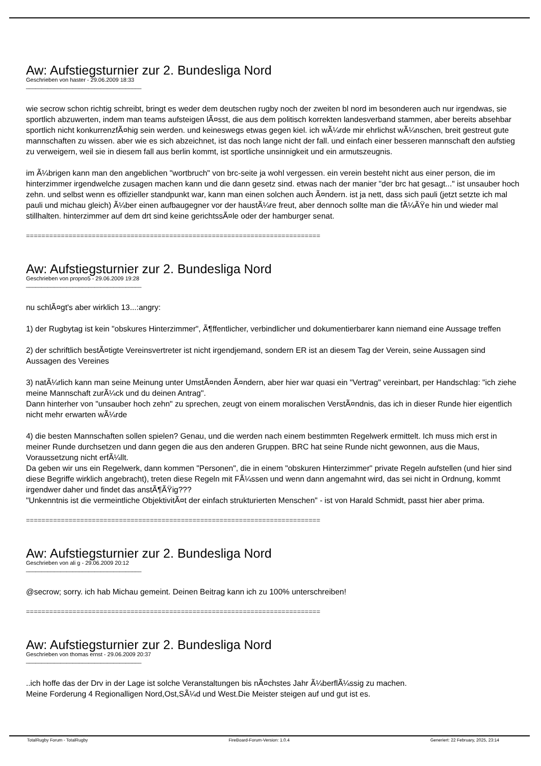Aw: Aufstiegsturnier zur 2. Bundesliga Nord
Geschrieben von haster - 29.06.2009 18:33
_____________________________________
wie secrow schon richtig schreibt, bringt es weder dem deutschen rugby noch der zweiten bl nord im besonderen auch nur irgendwas, sie sportlich abzuwerten, indem man teams aufsteigen lÃ¤sst, die aus dem politisch korrekten landesverband stammen, aber bereits absehbar sportlich nicht konkurrenzfÃ¤hig sein werden. und keineswegs etwas gegen kiel. ich wÃ¼rde mir ehrlichst wÃ¼nschen, breit gestreut gute mannschaften zu wissen. aber wie es sich abzeichnet, ist das noch lange nicht der fall. und einfach einer besseren mannschaft den aufstieg zu verweigern, weil sie in diesem fall aus berlin kommt, ist sportliche unsinnigkeit und ein armutszeugnis.
im Ã¼brigen kann man den angeblichen "wortbruch" von brc-seite ja wohl vergessen. ein verein besteht nicht aus einer person, die im hinterzimmer irgendwelche zusagen machen kann und die dann gesetz sind. etwas nach der manier "der brc hat gesagt..." ist unsauber hoch zehn. und selbst wenn es offizieller standpunkt war, kann man einen solchen auch Ã¤ndern. ist ja nett, dass sich pauli (jetzt setzte ich mal pauli und michau gleich) Ã¼ber einen aufbaugegner vor der haustÃ¼re freut, aber dennoch sollte man die fÃ¼ÃŸe hin und wieder mal stillhalten. hinterzimmer auf dem drt sind keine gerichtssÃ¤le oder der hamburger senat.
============================================================================
Aw: Aufstiegsturnier zur 2. Bundesliga Nord
Geschrieben von propno5 - 29.06.2009 19:28
_____________________________________
nu schlÃ¤gt's aber wirklich 13...:angry:
1) der Rugbytag ist kein "obskures Hinterzimmer", Ã¶ffentlicher, verbindlicher und dokumentierbarer kann niemand eine Aussage treffen
2) der schriftlich bestÃ¤tigte Vereinsvertreter ist nicht irgendjemand, sondern ER ist an diesem Tag der Verein, seine Aussagen sind Aussagen des Vereines
3) natÃ¼rlich kann man seine Meinung unter UmstÃ¤nden Ã¤ndern, aber hier war quasi ein "Vertrag" vereinbart, per Handschlag: "ich ziehe meine Mannschaft zurÃ¼ck und du deinen Antrag".
Dann hinterher von "unsauber hoch zehn" zu sprechen, zeugt von einem moralischen VerstÃ¤ndnis, das ich in dieser Runde hier eigentlich nicht mehr erwarten wÃ¼rde
4) die besten Mannschaften sollen spielen? Genau, und die werden nach einem bestimmten Regelwerk ermittelt. Ich muss mich erst in meiner Runde durchsetzen und dann gegen die aus den anderen Gruppen. BRC hat seine Runde nicht gewonnen, aus die Maus, Voraussetzung nicht erfÃ¼llt.
Da geben wir uns ein Regelwerk, dann kommen "Personen", die in einem "obskuren Hinterzimmer" private Regeln aufstellen (und hier sind diese Begriffe wirklich angebracht), treten diese Regeln mit FÃ¼ssen und wenn dann angemahnt wird, das sei nicht in Ordnung, kommt irgendwer daher und findet das anstÃ¶ÃŸig???
"Unkenntnis ist die vermeintliche ObjektivitÃ¤t der einfach strukturierten Menschen" - ist von Harald Schmidt, passt hier aber prima.
============================================================================
Aw: Aufstiegsturnier zur 2. Bundesliga Nord
Geschrieben von ali g - 29.06.2009 20:12
_____________________________________
@secrow; sorry. ich hab Michau gemeint. Deinen Beitrag kann ich zu 100% unterschreiben!
============================================================================
Aw: Aufstiegsturnier zur 2. Bundesliga Nord
Geschrieben von thomas ernst - 29.06.2009 20:37
_____________________________________
..ich hoffe das der Drv in der Lage ist solche Veranstaltungen bis nÃ¤chstes Jahr Ã¼berflÃ¼ssig zu machen.
Meine Forderung 4 Regionalligen Nord,Ost,SÃ¼d und West.Die Meister steigen auf und gut ist es.
TotalRugby Forum - TotalRugby FireBoard-Forum-Version: 1.0.4 Generiert: 22 February, 2025, 23:14